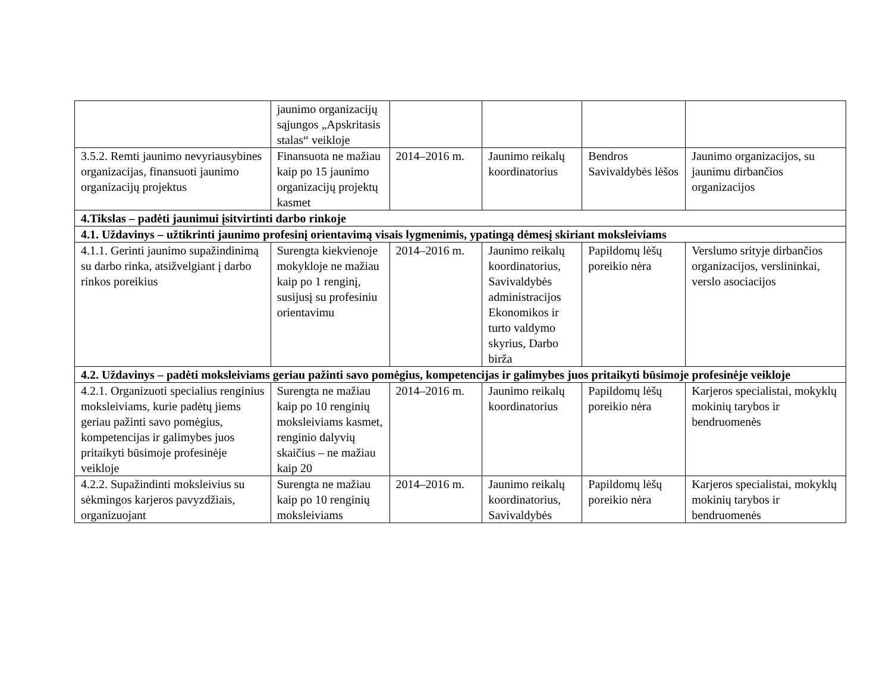| | jaunimo organizacijų sąjungos „Apskritasis stalas“ veikloje | | | | |
| 3.5.2. Remti jaunimo nevyriausybines organizacijas, finansuoti jaunimo organizacijų projektus | Finansuota ne mažiau kaip po 15 jaunimo organizacijų projektų kasmet | 2014–2016 m. | Jaunimo reikalų koordinatorius | Bendros Savivaldybės lėšos | Jaunimo organizacijos, su jaunimu dirbančios organizacijos |
| 4.Tikslas – padėti jaunimui įsitvirtinti darbo rinkoje | | | | | |
| 4.1. Uždavinys – užtikrinti jaunimo profesinį orientavimą visais lygmenimis, ypatingą dėmesį skiriant moksleiviams | | | | | |
| 4.1.1. Gerinti jaunimo supažindinimą su darbo rinka, atsižvelgiant į darbo rinkos poreikius | Surengta kiekvienoje mokykloje ne mažiau kaip po 1 renginį, susijusį su profesiniu orientavimu | 2014–2016 m. | Jaunimo reikalų koordinatorius, Savivaldybės administracijos Ekonomikos ir turto valdymo skyrius, Darbo birža | Papildomų lėšų poreikio nėra | Verslumo srityje dirbančios organizacijos, verslininkai, verslo asociacijos |
| 4.2. Uždavinys – padėti moksleiviams geriau pažinti savo pomėgius, kompetencijas ir galimybes juos pritaikyti būsimoje profesinėje veikloje | | | | | |
| 4.2.1. Organizuoti specialius renginius moksleiviams, kurie padėtų jiems geriau pažinti savo pomėgius, kompetencijas ir galimybes juos pritaikyti būsimoje profesinėje veikloje | Surengta ne mažiau kaip po 10 renginių moksleiviams kasmet, renginio dalyvių skaičius – ne mažiau kaip 20 | 2014–2016 m. | Jaunimo reikalų koordinatorius | Papildomų lėšų poreikio nėra | Karjeros specialistai, mokyklų mokinių tarybos ir bendruomenės |
| 4.2.2. Supažindinti moksleivius su sėkmingos karjeros pavyzdžiais, organizuojant | Surengta ne mažiau kaip po 10 renginių moksleiviams | 2014–2016 m. | Jaunimo reikalų koordinatorius, Savivaldybės | Papildomų lėšų poreikio nėra | Karjeros specialistai, mokyklų mokinių tarybos ir bendruomenės |